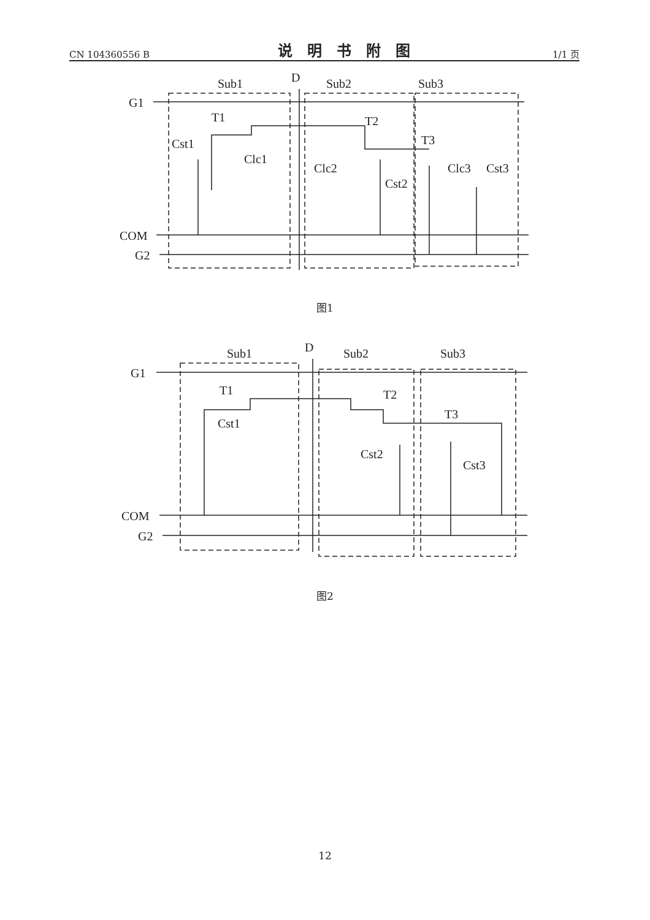CN 104360556 B 说明书附图 1/1 页
Sub1
D
Sub2
Sub3
G1
COM
G2
T1
T2
T3
Cst1
Clc1
Clc2
Cst2
Clc3
Cst3
图1
Sub1
D
Sub2
Sub3
G1
COM
G2
T1
T2
T3
Cst1
Cst2
Cst3
图2
12